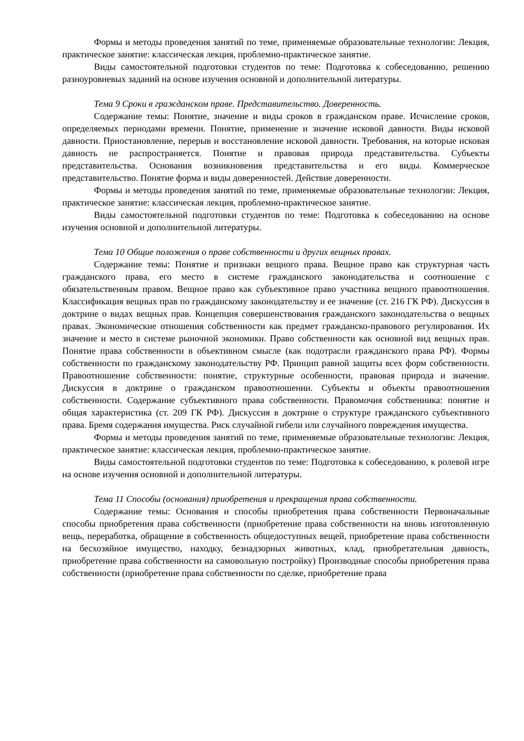Формы и методы проведения занятий по теме, применяемые образовательные технологии: Лекция, практическое занятие: классическая лекция, проблемно-практическое занятие.
Виды самостоятельной подготовки студентов по теме: Подготовка к собеседованию, решению разноуровневых заданий на основе изучения основной и дополнительной литературы.
Тема 9 Сроки в гражданском праве. Представительство. Доверенность.
Содержание темы: Понятие, значение и виды сроков в гражданском праве. Исчисление сроков, определяемых периодами времени. Понятие, применение и значение исковой давности. Виды исковой давности. Приостановление, перерыв и восстановление исковой давности. Требования, на которые исковая давность не распространяется. Понятие и правовая природа представительства. Субъекты представительства. Основания возникновения представительства и его виды. Коммерческое представительство. Понятие форма и виды доверенностей. Действие доверенности.
Формы и методы проведения занятий по теме, применяемые образовательные технологии: Лекция, практическое занятие: классическая лекция, проблемно-практическое занятие.
Виды самостоятельной подготовки студентов по теме: Подготовка к собеседованию на основе изучения основной и дополнительной литературы.
Тема 10 Общие положения о праве собственности и других вещных правах.
Содержание темы: Понятие и признаки вещного права. Вещное право как структурная часть гражданского права, его место в системе гражданского законодательства и соотношение с обязательственным правом. Вещное право как субъективное право участника вещного правоотношения. Классификация вещных прав по гражданскому законодательству и ее значение (ст. 216 ГК РФ). Дискуссия в доктрине о видах вещных прав. Концепция совершенствования гражданского законодательства о вещных правах. Экономические отношения собственности как предмет гражданско-правового регулирования. Их значение и место в системе рыночной экономики. Право собственности как основной вид вещных прав. Понятие права собственности в объективном смысле (как подотрасли гражданского права РФ). Формы собственности по гражданскому законодательству РФ. Принцип равной защиты всех форм собственности. Правоотношение собственности: понятие, структурные особенности, правовая природа и значение. Дискуссия в доктрине о гражданском правоотношении. Субъекты и объекты правоотношения собственности. Содержание субъективного права собственности. Правомочия собственника: понятие и общая характеристика (ст. 209 ГК РФ). Дискуссия в доктрине о структуре гражданского субъективного права. Бремя содержания имущества. Риск случайной гибели или случайного повреждения имущества.
Формы и методы проведения занятий по теме, применяемые образовательные технологии: Лекция, практическое занятие: классическая лекция, проблемно-практическое занятие.
Виды самостоятельной подготовки студентов по теме: Подготовка к собеседованию, к ролевой игре на основе изучения основной и дополнительной литературы.
Тема 11 Способы (основания) приобретения и прекращения права собственности.
Содержание темы: Основания и способы приобретения права собственности Первоначальные способы приобретения права собственности (приобретение права собственности на вновь изготовленную вещь, переработка, обращение в собственность общедоступных вещей, приобретение права собственности на бесхозяйное имущество, находку, безнадзорных животных, клад, приобретательная давность, приобретение права собственности на самовольную постройку) Производные способы приобретения права собственности (приобретение права собственности по сделке, приобретение права